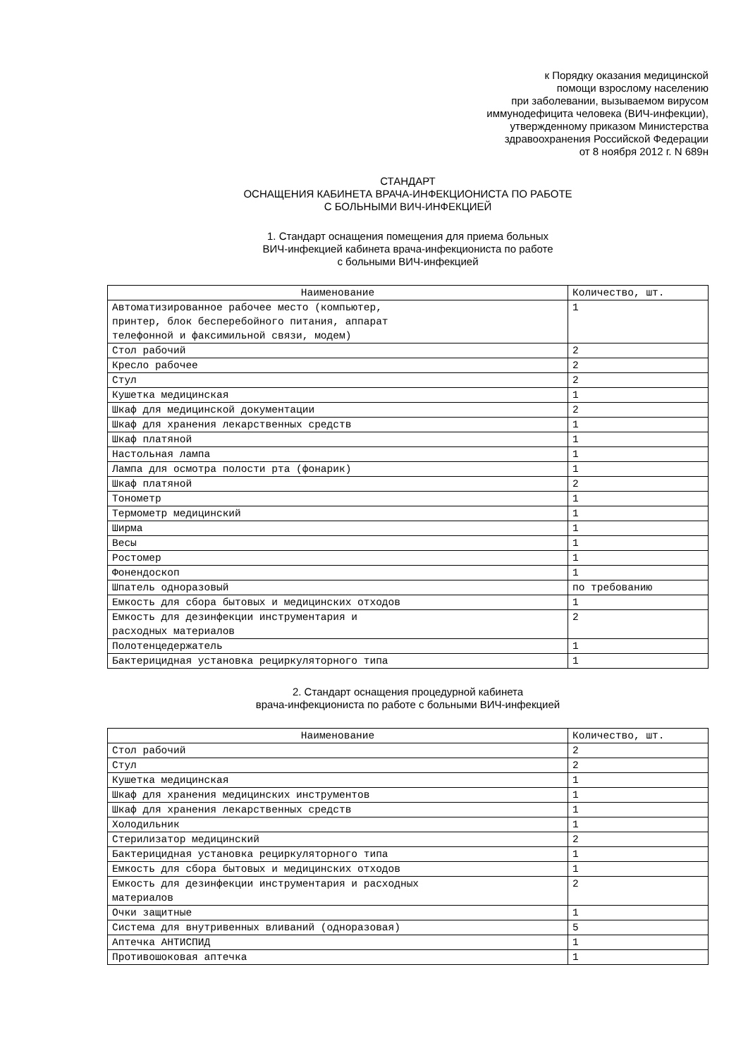к Порядку оказания медицинской
помощи взрослому населению
при заболевании, вызываемом вирусом
иммунодефицита человека (ВИЧ-инфекции),
утвержденному приказом Министерства
здравоохранения Российской Федерации
от 8 ноября 2012 г. N 689н
СТАНДАРТ
ОСНАЩЕНИЯ КАБИНЕТА ВРАЧА-ИНФЕКЦИОНИСТА ПО РАБОТЕ
С БОЛЬНЫМИ ВИЧ-ИНФЕКЦИЕЙ
1. Стандарт оснащения помещения для приема больных
ВИЧ-инфекцией кабинета врача-инфекциониста по работе
с больными ВИЧ-инфекцией
| Наименование | Количество, шт. |
| --- | --- |
| Автоматизированное рабочее место (компьютер, принтер, блок бесперебойного питания, аппарат телефонной и факсимильной связи, модем) | 1 |
| Стол рабочий | 2 |
| Кресло рабочее | 2 |
| Стул | 2 |
| Кушетка медицинская | 1 |
| Шкаф для медицинской документации | 2 |
| Шкаф для хранения лекарственных средств | 1 |
| Шкаф платяной | 1 |
| Настольная лампа | 1 |
| Лампа для осмотра полости рта (фонарик) | 1 |
| Шкаф платяной | 2 |
| Тонометр | 1 |
| Термометр медицинский | 1 |
| Ширма | 1 |
| Весы | 1 |
| Ростомер | 1 |
| Фонендоскоп | 1 |
| Шпатель одноразовый | по требованию |
| Емкость для сбора бытовых и медицинских отходов | 1 |
| Емкость для дезинфекции инструментария и расходных материалов | 2 |
| Полотенцедержатель | 1 |
| Бактерицидная установка рециркуляторного типа | 1 |
2. Стандарт оснащения процедурной кабинета
врача-инфекциониста по работе с больными ВИЧ-инфекцией
| Наименование | Количество, шт. |
| --- | --- |
| Стол рабочий | 2 |
| Стул | 2 |
| Кушетка медицинская | 1 |
| Шкаф для хранения медицинских инструментов | 1 |
| Шкаф для хранения лекарственных средств | 1 |
| Холодильник | 1 |
| Стерилизатор медицинский | 2 |
| Бактерицидная установка рециркуляторного типа | 1 |
| Емкость для сбора бытовых и медицинских отходов | 1 |
| Емкость для дезинфекции инструментария и расходных материалов | 2 |
| Очки защитные | 1 |
| Система для внутривенных вливаний (одноразовая) | 5 |
| Аптечка АНТИСПИД | 1 |
| Противошоковая аптечка | 1 |